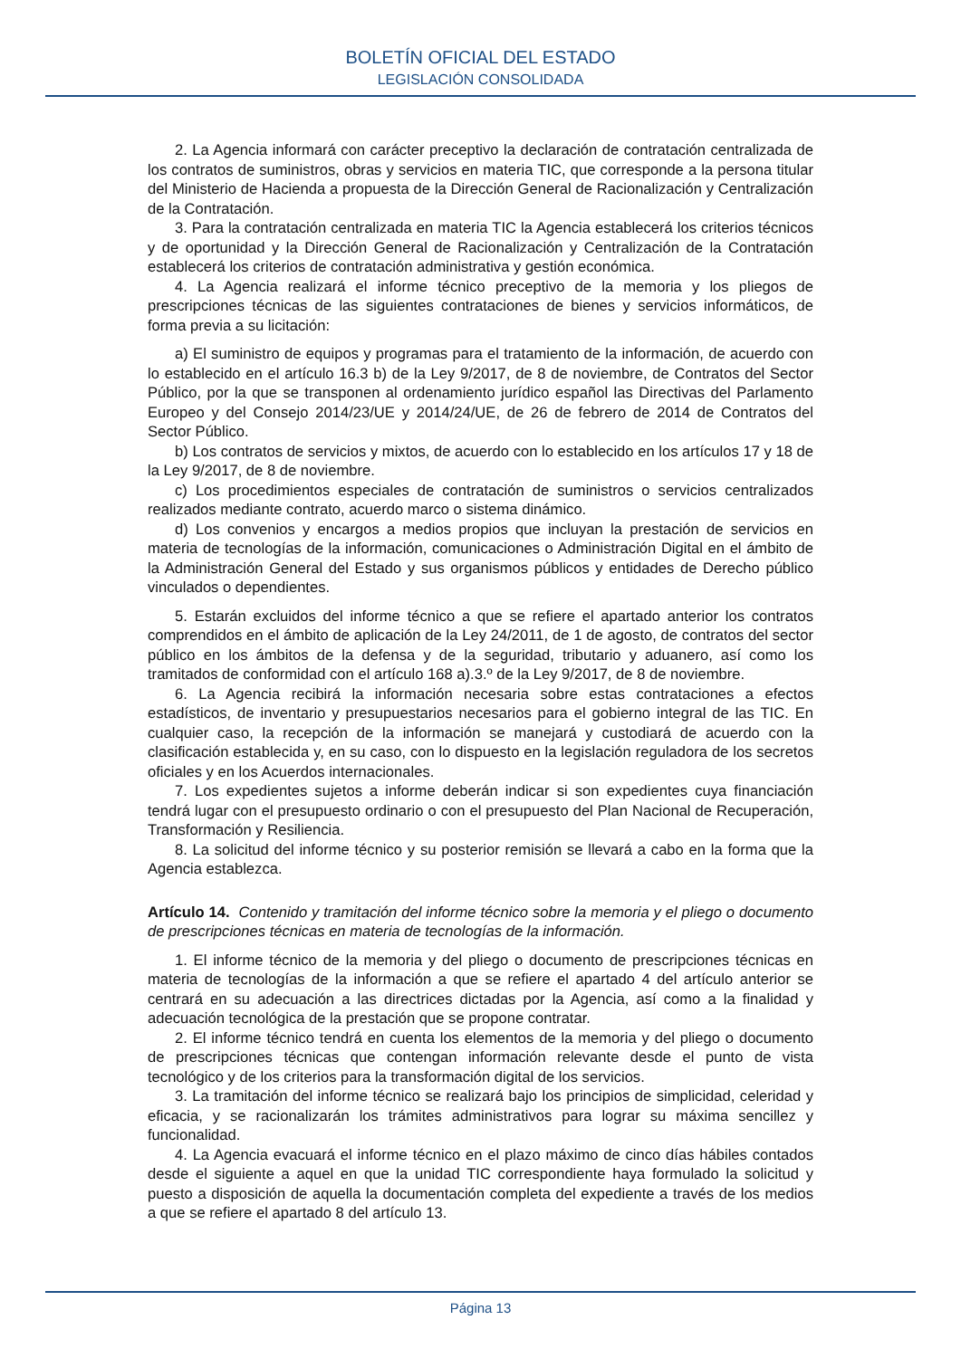BOLETÍN OFICIAL DEL ESTADO
LEGISLACIÓN CONSOLIDADA
2. La Agencia informará con carácter preceptivo la declaración de contratación centralizada de los contratos de suministros, obras y servicios en materia TIC, que corresponde a la persona titular del Ministerio de Hacienda a propuesta de la Dirección General de Racionalización y Centralización de la Contratación.
3. Para la contratación centralizada en materia TIC la Agencia establecerá los criterios técnicos y de oportunidad y la Dirección General de Racionalización y Centralización de la Contratación establecerá los criterios de contratación administrativa y gestión económica.
4. La Agencia realizará el informe técnico preceptivo de la memoria y los pliegos de prescripciones técnicas de las siguientes contrataciones de bienes y servicios informáticos, de forma previa a su licitación:
a) El suministro de equipos y programas para el tratamiento de la información, de acuerdo con lo establecido en el artículo 16.3 b) de la Ley 9/2017, de 8 de noviembre, de Contratos del Sector Público, por la que se transponen al ordenamiento jurídico español las Directivas del Parlamento Europeo y del Consejo 2014/23/UE y 2014/24/UE, de 26 de febrero de 2014 de Contratos del Sector Público.
b) Los contratos de servicios y mixtos, de acuerdo con lo establecido en los artículos 17 y 18 de la Ley 9/2017, de 8 de noviembre.
c) Los procedimientos especiales de contratación de suministros o servicios centralizados realizados mediante contrato, acuerdo marco o sistema dinámico.
d) Los convenios y encargos a medios propios que incluyan la prestación de servicios en materia de tecnologías de la información, comunicaciones o Administración Digital en el ámbito de la Administración General del Estado y sus organismos públicos y entidades de Derecho público vinculados o dependientes.
5. Estarán excluidos del informe técnico a que se refiere el apartado anterior los contratos comprendidos en el ámbito de aplicación de la Ley 24/2011, de 1 de agosto, de contratos del sector público en los ámbitos de la defensa y de la seguridad, tributario y aduanero, así como los tramitados de conformidad con el artículo 168 a).3.º de la Ley 9/2017, de 8 de noviembre.
6. La Agencia recibirá la información necesaria sobre estas contrataciones a efectos estadísticos, de inventario y presupuestarios necesarios para el gobierno integral de las TIC. En cualquier caso, la recepción de la información se manejará y custodiará de acuerdo con la clasificación establecida y, en su caso, con lo dispuesto en la legislación reguladora de los secretos oficiales y en los Acuerdos internacionales.
7. Los expedientes sujetos a informe deberán indicar si son expedientes cuya financiación tendrá lugar con el presupuesto ordinario o con el presupuesto del Plan Nacional de Recuperación, Transformación y Resiliencia.
8. La solicitud del informe técnico y su posterior remisión se llevará a cabo en la forma que la Agencia establezca.
Artículo 14. Contenido y tramitación del informe técnico sobre la memoria y el pliego o documento de prescripciones técnicas en materia de tecnologías de la información.
1. El informe técnico de la memoria y del pliego o documento de prescripciones técnicas en materia de tecnologías de la información a que se refiere el apartado 4 del artículo anterior se centrará en su adecuación a las directrices dictadas por la Agencia, así como a la finalidad y adecuación tecnológica de la prestación que se propone contratar.
2. El informe técnico tendrá en cuenta los elementos de la memoria y del pliego o documento de prescripciones técnicas que contengan información relevante desde el punto de vista tecnológico y de los criterios para la transformación digital de los servicios.
3. La tramitación del informe técnico se realizará bajo los principios de simplicidad, celeridad y eficacia, y se racionalizarán los trámites administrativos para lograr su máxima sencillez y funcionalidad.
4. La Agencia evacuará el informe técnico en el plazo máximo de cinco días hábiles contados desde el siguiente a aquel en que la unidad TIC correspondiente haya formulado la solicitud y puesto a disposición de aquella la documentación completa del expediente a través de los medios a que se refiere el apartado 8 del artículo 13.
Página 13